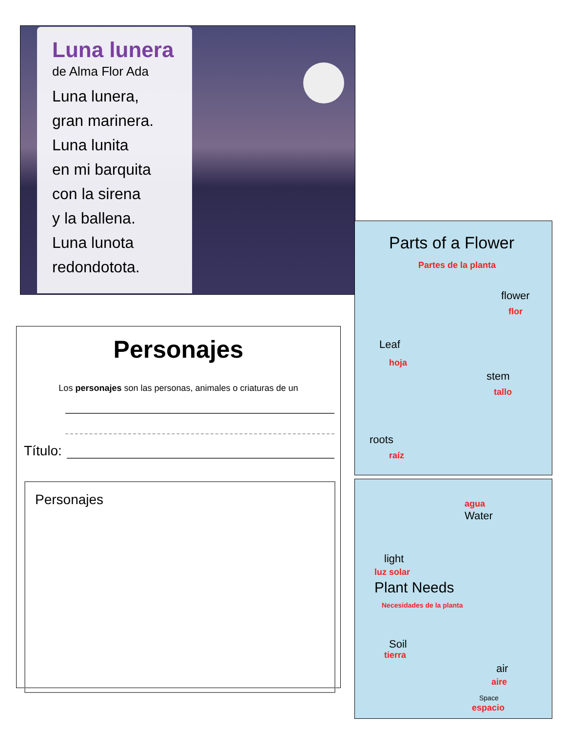Luna lunera
de Alma Flor Ada
Luna lunera,
gran marinera.
Luna lunita
en mi barquita
con la sirena
y la ballena.
Luna lunota
redondotota.
Personajes
Los personajes son las personas, animales o criaturas de un
Título:
Personajes
Parts of a Flower
Partes de la planta
flower
flor
Leaf
hoja
stem
tallo
roots
raíz
agua
Water
light
luz solar
Plant Needs
Necesidades de la planta
Soil
tierra
air
aire
Space
espacio